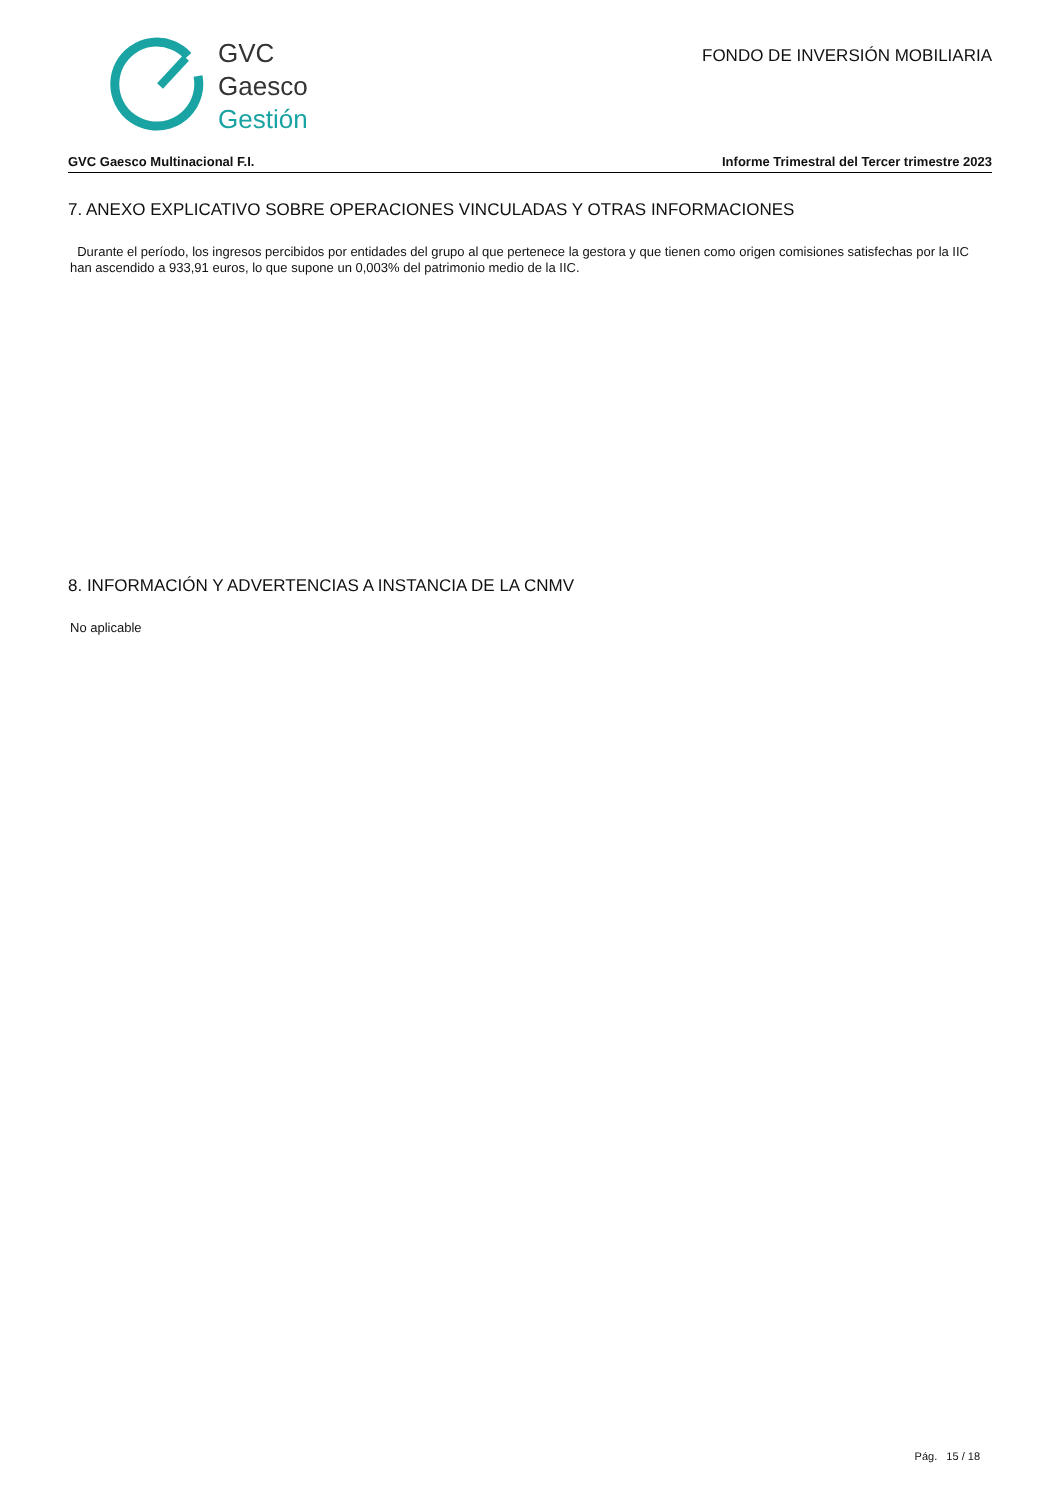GVC
Gaesco
Gestión
FONDO DE INVERSIÓN MOBILIARIA
GVC Gaesco Multinacional F.I. Informe Trimestral del Tercer trimestre 2023
7. ANEXO EXPLICATIVO SOBRE OPERACIONES VINCULADAS Y OTRAS INFORMACIONES
Durante el período, los ingresos percibidos por entidades del grupo al que pertenece la gestora y que tienen como origen comisiones satisfechas por la IIC han ascendido a 933,91 euros, lo que supone un 0,003% del patrimonio medio de la IIC.
8. INFORMACIÓN Y ADVERTENCIAS A INSTANCIA DE LA CNMV
No aplicable
Pág. 15 / 18